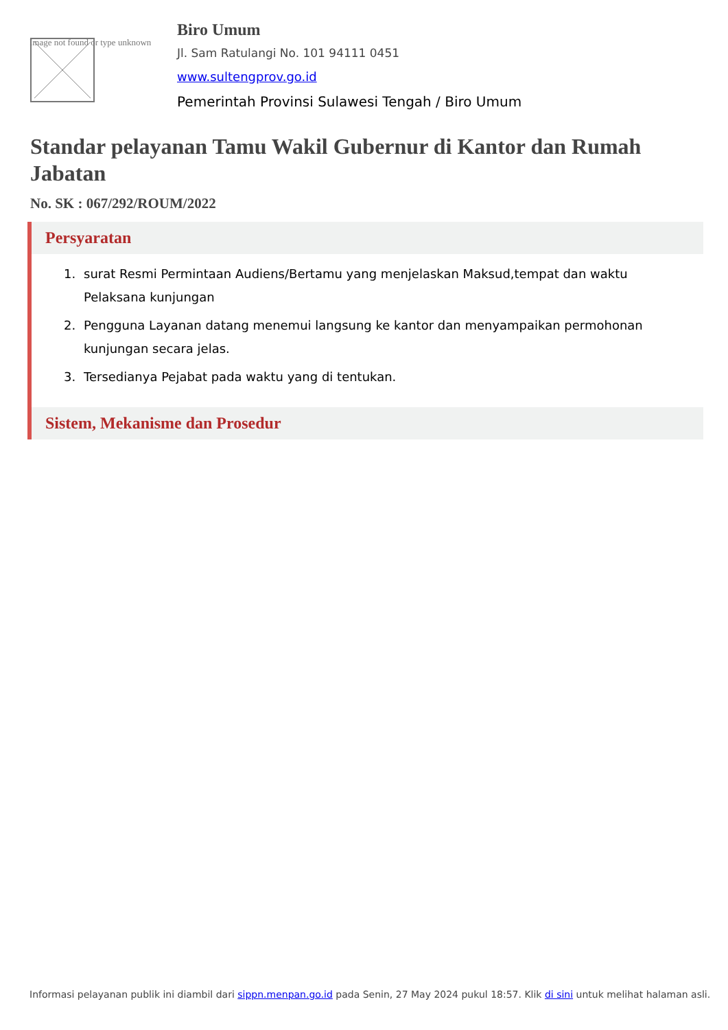Image not found or type unknown
Biro Umum
Jl. Sam Ratulangi No. 101 94111 0451
www.sultengprov.go.id
Pemerintah Provinsi Sulawesi Tengah / Biro Umum
Standar pelayanan Tamu Wakil Gubernur di Kantor dan Rumah Jabatan
No. SK : 067/292/ROUM/2022
Persyaratan
1. surat Resmi Permintaan Audiens/Bertamu yang menjelaskan Maksud,tempat dan waktu Pelaksana kunjungan
2. Pengguna Layanan datang menemui langsung ke kantor dan menyampaikan permohonan kunjungan secara jelas.
3. Tersedianya Pejabat pada waktu yang di tentukan.
Sistem, Mekanisme dan Prosedur
Informasi pelayanan publik ini diambil dari sippn.menpan.go.id pada Senin, 27 May 2024 pukul 18:57. Klik di sini untuk melihat halaman asli.